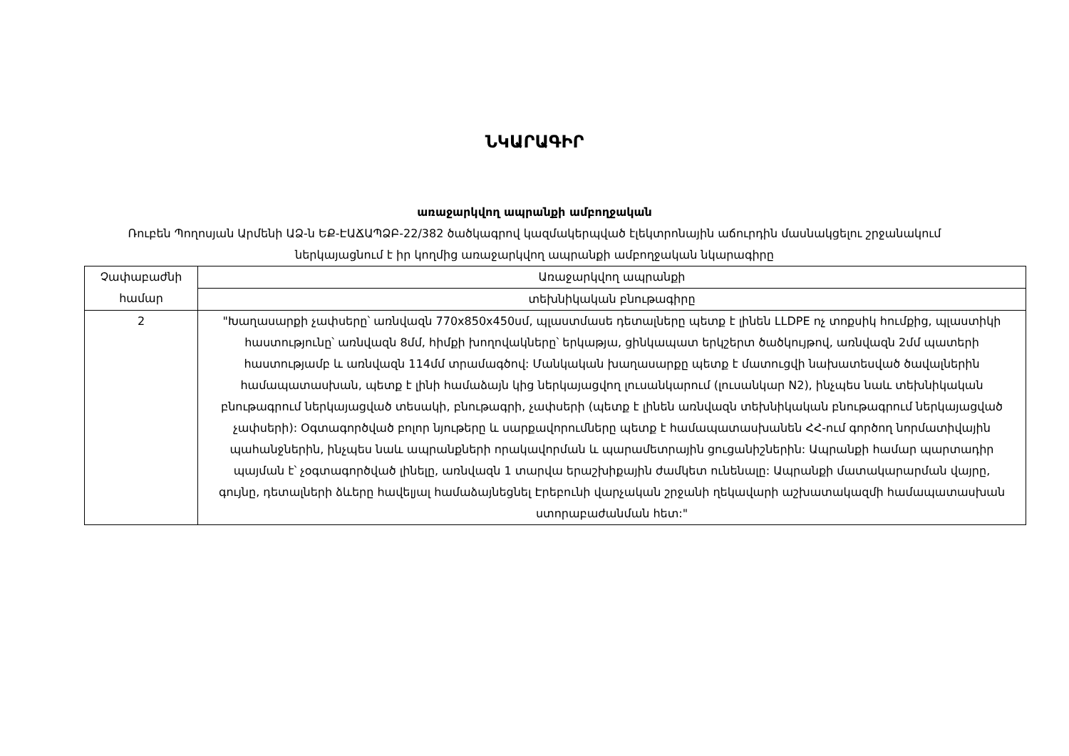ՆԿԱՐԱԳԻՐ
առաջարկվող ապրանքի ամբողջական
Ռուբեն Պողոսյան Արմենի ԱՁ-ն ԵՔ-ԷԱՃԱՊՁԲ-22/382 ծածկագրով կազմակերպված էլեկտրոնային աճուրդին մասնակցելու շրջանակում ներկայացնում է իր կողմից առաջարկվող ապրանքի ամբողջական նկարագիրը
| Չափաբաժնի համար | Առաջարկվող ապրանքի |
| | տեխնիկական բնութագիրը |
| 2 | "Խաղասարքի չափսերը՝ առնվազն 770x850x450սմ, պլաստմասե դետալները պետք է լինեն LLDPE ոչ տոքսիկ հումքից, պլաստիկի հաստությունը՝ առնվազն 8մմ, հիմքի խողովակները՝ երկաթյա, ցինկապատ երկշերտ ծածկույթով, առնվազն 2մմ պատերի հաստությամբ և առնվազն 114մմ տրամագծով: Մանկական խաղասարքը պետք է մատուցվի նախատեսված ծավալներին համապատասխան, պետք է լինի համաձայն կից ներկայացվող լուսանկարում (լուսանկար N2), ինչպես նաև տեխնիկական բնութագրում ներկայացված տեսակի, բնութագրի, չափսերի (պետք է լինեն առնվազն տեխնիկական բնութագրում ներկայացված չափսերի): Օգտագործված բոլոր նյութերը և սարքավորումները պետք է համապատասխանեն ՀՀ-ում գործող նորմատիվային պահանջներին, ինչպես նաև ապրանքների որակավորման և պարամետրային ցուցանիշներին: Ապրանքի համար պարտադիր պայման է՝ չօգտագործված լինելը, առնվազն 1 տարվա երաշխիքային ժամկետ ունենալը: Ապրանքի մատակարարման վայրը, գույնը, դետալների ձևերը հավելյալ համաձայնեցնել Էրեբունի վարչական շրջանի ղեկավարի աշխատակազմի համապատասխան ստորաբաժանման հետ:" |